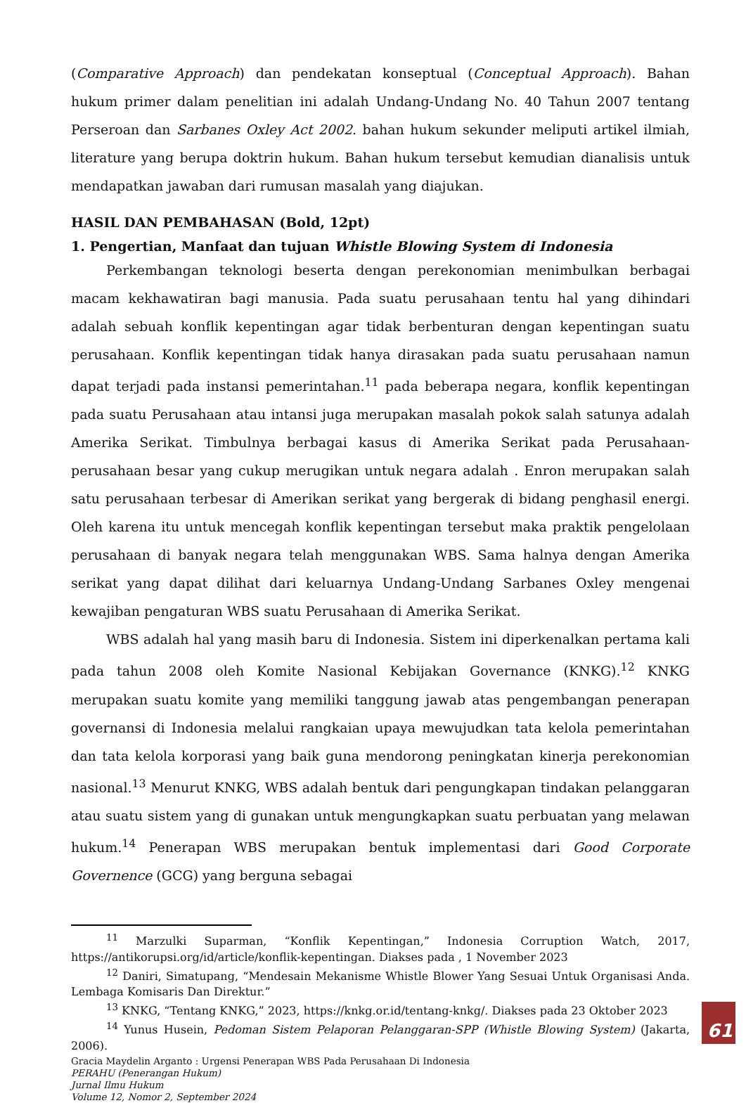(Comparative Approach) dan pendekatan konseptual (Conceptual Approach). Bahan hukum primer dalam penelitian ini adalah Undang-Undang No. 40 Tahun 2007 tentang Perseroan dan Sarbanes Oxley Act 2002. bahan hukum sekunder meliputi artikel ilmiah, literature yang berupa doktrin hukum. Bahan hukum tersebut kemudian dianalisis untuk mendapatkan jawaban dari rumusan masalah yang diajukan.
HASIL DAN PEMBAHASAN (Bold, 12pt)
1. Pengertian, Manfaat dan tujuan Whistle Blowing System di Indonesia
Perkembangan teknologi beserta dengan perekonomian menimbulkan berbagai macam kekhawatiran bagi manusia. Pada suatu perusahaan tentu hal yang dihindari adalah sebuah konflik kepentingan agar tidak berbenturan dengan kepentingan suatu perusahaan. Konflik kepentingan tidak hanya dirasakan pada suatu perusahaan namun dapat terjadi pada instansi pemerintahan.<sup>11</sup> pada beberapa negara, konflik kepentingan pada suatu Perusahaan atau intansi juga merupakan masalah pokok salah satunya adalah Amerika Serikat. Timbulnya berbagai kasus di Amerika Serikat pada Perusahaan-perusahaan besar yang cukup merugikan untuk negara adalah . Enron merupakan salah satu perusahaan terbesar di Amerikan serikat yang bergerak di bidang penghasil energi. Oleh karena itu untuk mencegah konflik kepentingan tersebut maka praktik pengelolaan perusahaan di banyak negara telah menggunakan WBS. Sama halnya dengan Amerika serikat yang dapat dilihat dari keluarnya Undang-Undang Sarbanes Oxley mengenai kewajiban pengaturan WBS suatu Perusahaan di Amerika Serikat.
WBS adalah hal yang masih baru di Indonesia. Sistem ini diperkenalkan pertama kali pada tahun 2008 oleh Komite Nasional Kebijakan Governance (KNKG).<sup>12</sup> KNKG merupakan suatu komite yang memiliki tanggung jawab atas pengembangan penerapan governansi di Indonesia melalui rangkaian upaya mewujudkan tata kelola pemerintahan dan tata kelola korporasi yang baik guna mendorong peningkatan kinerja perekonomian nasional.<sup>13</sup> Menurut KNKG, WBS adalah bentuk dari pengungkapan tindakan pelanggaran atau suatu sistem yang di gunakan untuk mengungkapkan suatu perbuatan yang melawan hukum.<sup>14</sup> Penerapan WBS merupakan bentuk implementasi dari Good Corporate Governence (GCG) yang berguna sebagai
<sup>11</sup> Marzulki Suparman, “Konflik Kepentingan,” Indonesia Corruption Watch, 2017, https://antikorupsi.org/id/article/konflik-kepentingan. Diakses pada , 1 November 2023
<sup>12</sup> Daniri, Simatupang, “Mendesain Mekanisme Whistle Blower Yang Sesuai Untuk Organisasi Anda. Lembaga Komisaris Dan Direktur.”
<sup>13</sup> KNKG, “Tentang KNKG,” 2023, https://knkg.or.id/tentang-knkg/. Diakses pada 23 Oktober 2023
<sup>14</sup> Yunus Husein, Pedoman Sistem Pelaporan Pelanggaran-SPP (Whistle Blowing System) (Jakarta, 2006).
Gracia Maydelin Arganto : Urgensi Penerapan WBS Pada Perusahaan Di Indonesia
PERAHU (Penerangan Hukum)
Jurnal Ilmu Hukum
Volume 12, Nomor 2, September 2024
61